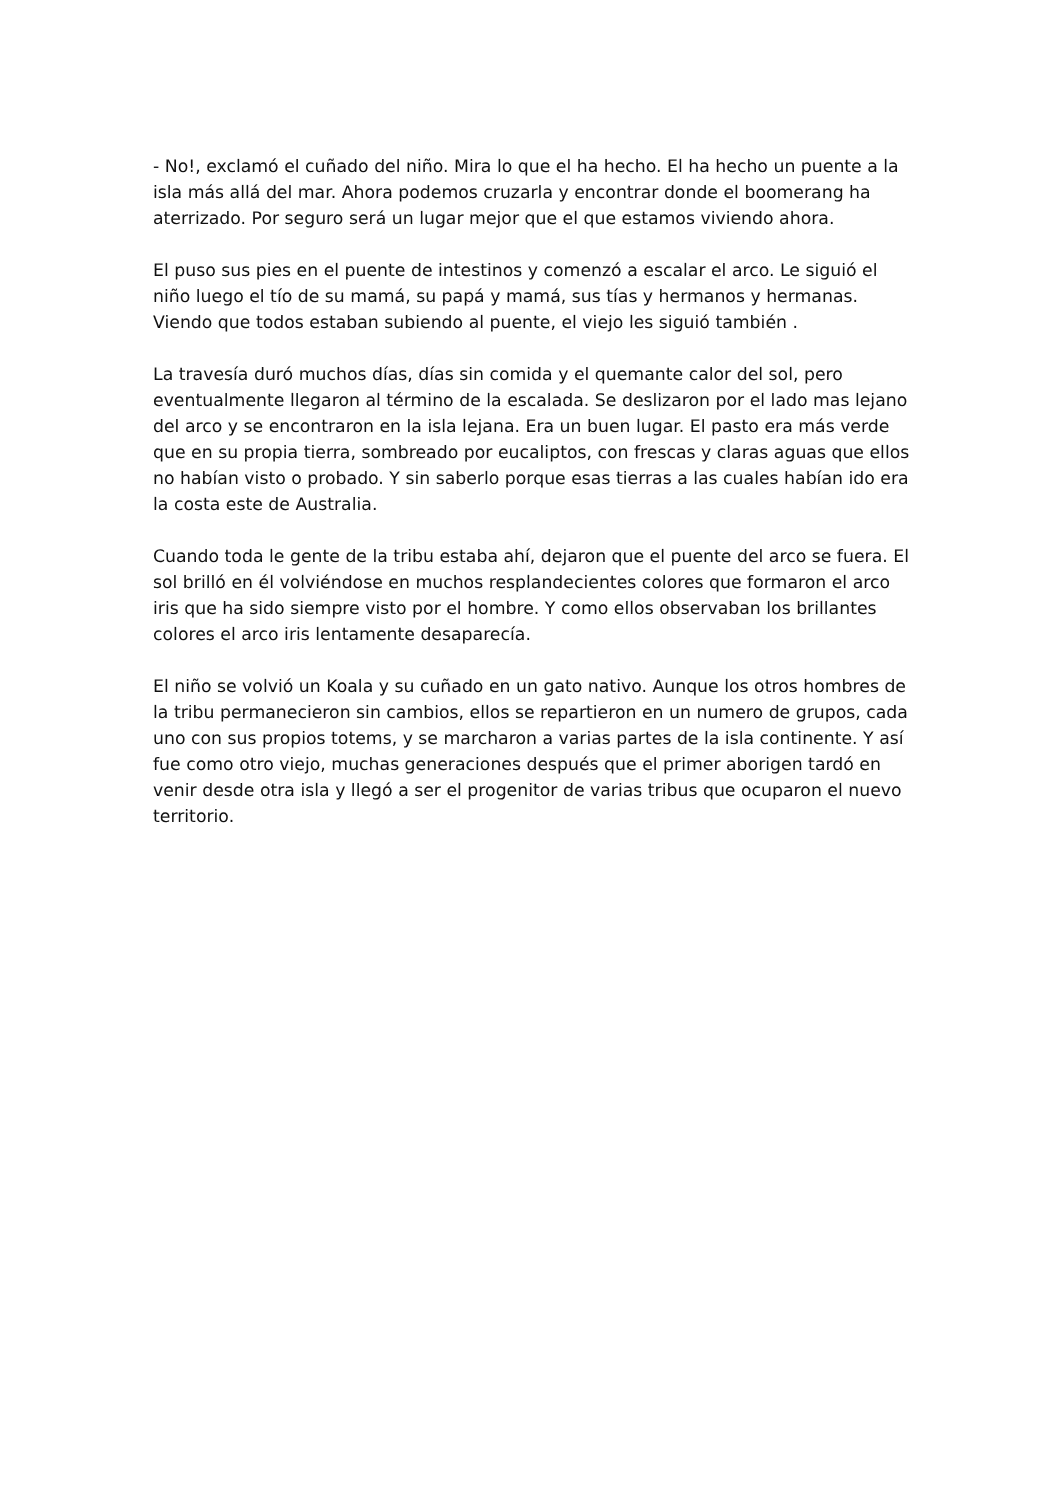- No!, exclamó el cuñado del niño. Mira lo que el ha hecho. El ha hecho un puente a la isla más allá del mar. Ahora podemos cruzarla y encontrar donde el boomerang ha aterrizado. Por seguro será un lugar mejor que el que estamos viviendo ahora.
El puso sus pies en el puente de intestinos y comenzó a escalar el arco. Le siguió el niño luego el tío de su mamá, su papá y mamá, sus tías y hermanos y hermanas. Viendo que todos estaban subiendo al puente, el viejo les siguió también .
La travesía duró muchos días, días sin comida y el quemante calor del sol, pero eventualmente llegaron al término de la escalada. Se deslizaron por el lado mas lejano del arco y se encontraron en la isla lejana. Era un buen lugar. El pasto era más verde que en su propia tierra, sombreado por eucaliptos, con frescas y claras aguas que ellos no habían visto o probado. Y sin saberlo porque esas tierras a las cuales habían ido era la costa este de Australia.
Cuando toda le gente de la tribu estaba ahí, dejaron que el puente del arco se fuera. El sol brilló en él volviéndose en muchos resplandecientes colores que formaron el arco iris que ha sido siempre visto por el hombre. Y como ellos observaban los brillantes colores el arco iris lentamente desaparecía.
El niño se volvió un Koala y su cuñado en un gato nativo. Aunque los otros hombres de la tribu permanecieron sin cambios, ellos se repartieron en un numero de grupos, cada uno con sus propios totems, y se marcharon a varias partes de la isla continente. Y así fue como otro viejo, muchas generaciones después que el primer aborigen tardó en venir desde otra isla y llegó a ser el progenitor de varias tribus que ocuparon el nuevo territorio.